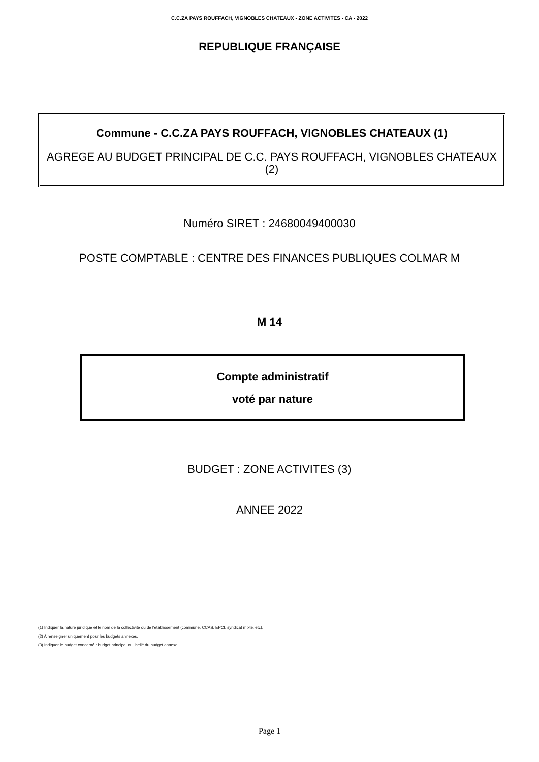C.C.ZA PAYS ROUFFACH, VIGNOBLES CHATEAUX - ZONE ACTIVITES - CA - 2022
REPUBLIQUE FRANÇAISE
Commune - C.C.ZA PAYS ROUFFACH, VIGNOBLES CHATEAUX (1)
AGREGE AU BUDGET PRINCIPAL DE C.C. PAYS ROUFFACH, VIGNOBLES CHATEAUX (2)
Numéro SIRET : 24680049400030
POSTE COMPTABLE : CENTRE DES FINANCES PUBLIQUES COLMAR M
M 14
Compte administratif
voté par nature
BUDGET : ZONE ACTIVITES (3)
ANNEE 2022
(1) Indiquer la nature juridique et le nom de la collectivité ou de l’établissement (commune, CCAS, EPCI, syndicat mixte, etc).
(2) A renseigner uniquement pour les budgets annexes.
(3) Indiquer le budget concerné : budget principal ou libellé du budget annexe.
Page 1